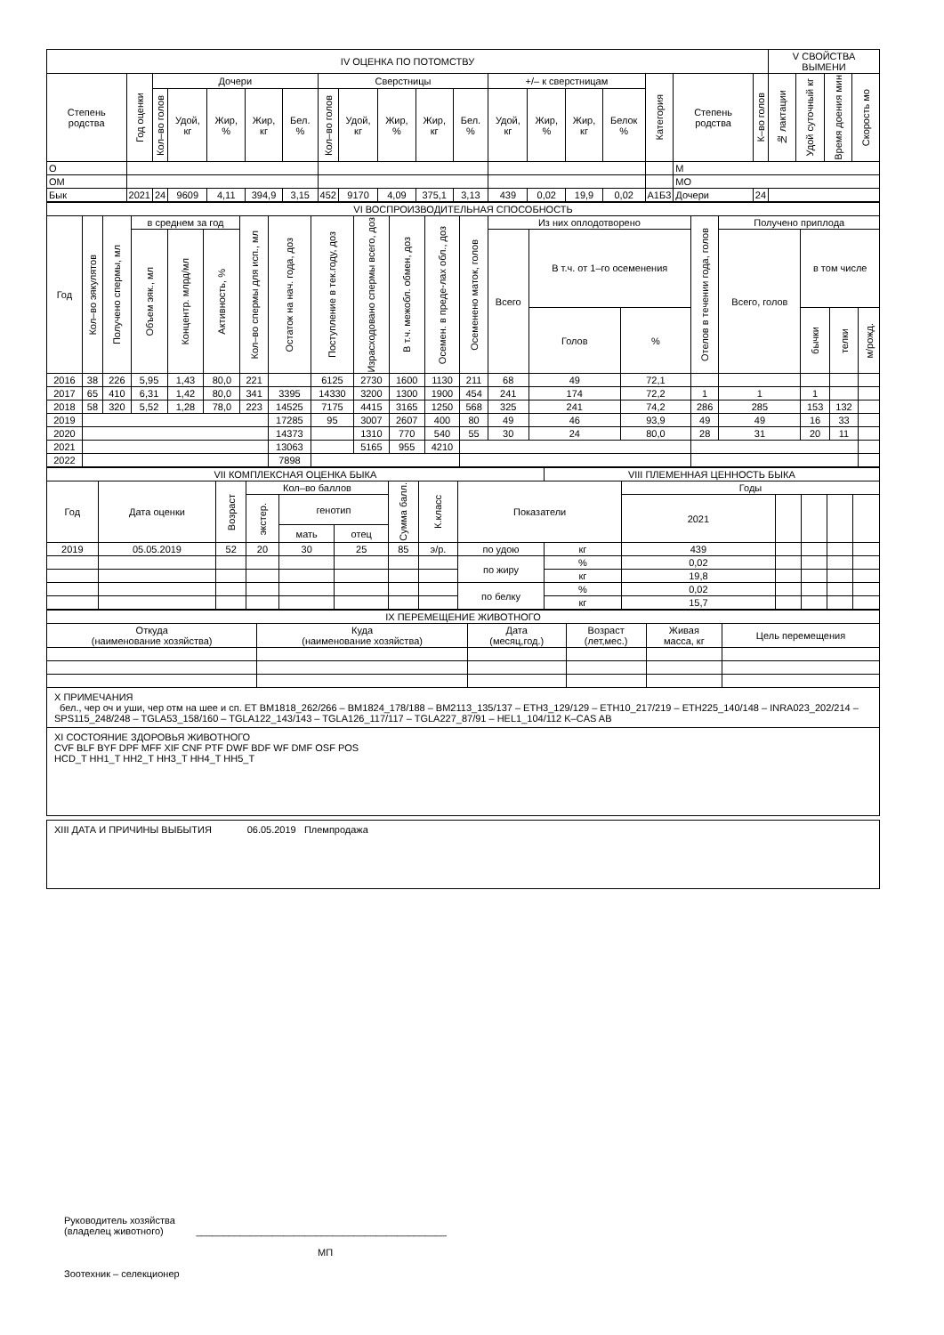| IV ОЦЕНКА ПО ПОТОМСТВУ | | | | | | | | | | | | | | | | | | | V СВОЙСТВА ВЫМЕНИ | | | |
| --- | --- | --- | --- | --- | --- | --- | --- | --- | --- | --- | --- | --- | --- | --- | --- | --- | --- | --- | --- | --- | --- | --- |
| Степень родства | Год оценки | Дочери | | | | | Сверстницы | | | | | +/– к сверстницам | | | | Категория | Степень родства | К–во голов | № лактации | Удой суточный кг | Время доения мин | Скорость мо |
| | | Кол–во голов | Удой, кг | Жир, % | Жир, кг | Бел. % | Кол–во голов | Удой, кг | Жир, % | Жир, кг | Бел. % | Удой, кг | Жир, % | Жир, кг | Белок % | | | | | | | |
| О | | | | | | | | | | | | | | | | | М | | | | | |
| ОМ | | | | | | | | | | | | | | | | | МО | | | | | |
| Бык | 2021 | 24 | 9609 | 4,11 | 394,9 | 3,15 | 452 | 9170 | 4,09 | 375,1 | 3,13 | 439 | 0,02 | 19,9 | 0,02 | А1Б3 | Дочери | 24 | | | | |
| VI ВОСПРОИЗВОДИТЕЛЬНАЯ СПОСОБНОСТЬ | | | | | | | | | | | | | | | | | | | | |
| --- | --- | --- | --- | --- | --- | --- | --- | --- | --- | --- | --- | --- | --- | --- | --- | --- | --- | --- | --- | --- |
| Год | Кол–во эякулятов | Получено спермы, мл | в среднем за год | | | Кол–во спермы для исп., мл | Остаток на нач. года, доз | Поступление в тек.году, доз | Израсходовано спермы всего, доз | В т.ч. межобл. обмен, доз | Осемен. в преде-лах обл., доз | Осеменено маток, голов | Из них оплодотворено | | | Отелов в течении года, голов | Получено приплода | | | |
| | | | Объем эяк., мл | Концентр. млрд/мл | Активность, % | | | | | | | | Всего | В т.ч. от 1–го осеменения | | | Всего, голов | в том числе | | |
| | | | | | | | | | | | | | | Голов | % | | | бычки | телки | м/рожд. |
| 2016 | 38 | 226 | 5,95 | 1,43 | 80,0 | 221 | | 6125 | 2730 | 1600 | 1130 | 211 | 68 | 49 | 72,1 | | | | | |
| 2017 | 65 | 410 | 6,31 | 1,42 | 80,0 | 341 | 3395 | 14330 | 3200 | 1300 | 1900 | 454 | 241 | 174 | 72,2 | 1 | 1 | 1 | | |
| 2018 | 58 | 320 | 5,52 | 1,28 | 78,0 | 223 | 14525 | 7175 | 4415 | 3165 | 1250 | 568 | 325 | 241 | 74,2 | 286 | 285 | 153 | 132 | |
| 2019 | | | | | | | 17285 | 95 | 3007 | 2607 | 400 | 80 | 49 | 46 | 93,9 | 49 | 49 | 16 | 33 | |
| 2020 | | | | | | | 14373 | | 1310 | 770 | 540 | 55 | 30 | 24 | 80,0 | 28 | 31 | 20 | 11 | |
| 2021 | | | | | | | 13063 | | 5165 | 955 | 4210 | | | | | | | | | |
| 2022 | | | | | | | 7898 | | | | | | | | | | | | | |
| VII КОМПЛЕКСНАЯ ОЦЕНКА БЫКА | | | | | | | | | VIII ПЛЕМЕННАЯ ЦЕННОСТЬ БЫКА | | | | | |
| --- | --- | --- | --- | --- | --- | --- | --- | --- | --- | --- | --- | --- | --- | --- |
| Год | Дата оценки | Возраст | Кол–во баллов | | | Сумма балл. | К.класс | Показатели | | Годы | | | | |
| | | | экстер. | генотип | | | | | | 2021 | | | | |
| | | | | мать | отец | | | | | | | | | |
| 2019 | 05.05.2019 | 52 | 20 | 30 | 25 | 85 | э/р. | по удою | кг | 439 | | | | |
| | | | | | | | | по жиру | % | 0,02 | | | | |
| | | | | | | | | | кг | 19,8 | | | | |
| | | | | | | | | по белку | % | 0,02 | | | | |
| | | | | | | | | | кг | 15,7 | | | | |
| IX ПЕРЕМЕЩЕНИЕ ЖИВОТНОГО | | | | | |
| --- | --- | --- | --- | --- | --- |
| Откуда (наименование хозяйства) | Куда (наименование хозяйства) | Дата (месяц,год.) | Возраст (лет,мес.) | Живая масса, кг | Цель перемещения |
X ПРИМЕЧАНИЯ
бел., чер оч и уши, чер отм на шее и сп. ET BM1818_262/266 – BM1824_178/188 – BM2113_135/137 – ETH3_129/129 – ETH10_217/219 – ETH225_140/148 – INRA023_202/214 – SPS115_248/248 – TGLA53_158/160 – TGLA122_143/143 – TGLA126_117/117 – TGLA227_87/91 – HEL1_104/112 K–CAS AB
XI СОСТОЯНИЕ ЗДОРОВЬЯ ЖИВОТНОГО
CVF BLF BYF DPF MFF XIF CNF PTF DWF BDF WF DMF OSF POS
HCD_T HH1_T HH2_T HH3_T HH4_T HH5_T
XIII ДАТА И ПРИЧИНЫ ВЫБЫТИЯ 06.05.2019 Племпродажа
Руководитель хозяйства
(владелец животного) ______________________________________________
МП
Зоотехник – селекционер